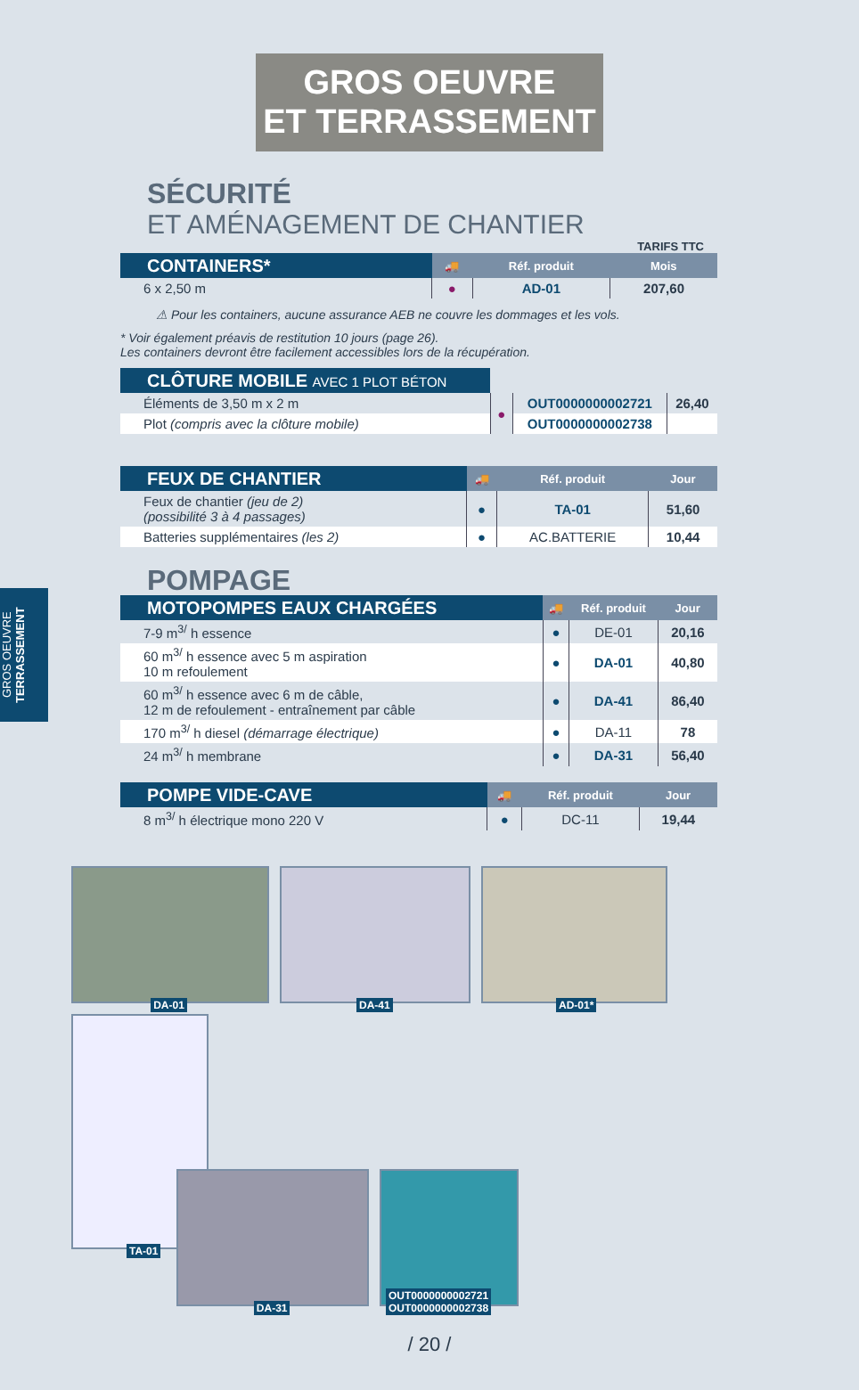GROS OEUVRE
ET TERRASSEMENT
GROS OEUVRE TERRASSEMENT
SÉCURITÉ
ET AMÉNAGEMENT DE CHANTIER
TARIFS TTC
| CONTAINERS* | 🚚 | Réf. produit | Mois |
| --- | --- | --- | --- |
| 6 x 2,50 m | ● | AD-01 | 207,60 |
⚠ Pour les containers, aucune assurance AEB ne couvre les dommages et les vols.
* Voir également préavis de restitution 10 jours (page 26).
Les containers devront être facilement accessibles lors de la récupération.
| CLÔTURE MOBILE AVEC 1 PLOT BÉTON | | | |
| --- | --- | --- | --- |
| Éléments de 3,50 m x 2 m | ● | OUT0000000002721 | 26,40 |
| Plot (compris avec la clôture mobile) | | OUT0000000002738 | |
| FEUX DE CHANTIER | 🚚 | Réf. produit | Jour |
| --- | --- | --- | --- |
| Feux de chantier (jeu de 2) (possibilité 3 à 4 passages) | ● | TA-01 | 51,60 |
| Batteries supplémentaires (les 2) | ● | AC.BATTERIE | 10,44 |
POMPAGE
| MOTOPOMPES EAUX CHARGÉES | 🚚 | Réf. produit | Jour |
| --- | --- | --- | --- |
| 7-9 m<sup>3/</sup> h essence | ● | DE-01 | 20,16 |
| 60 m<sup>3/</sup> h essence avec 5 m aspiration 10 m refoulement | ● | DA-01 | 40,80 |
| 60 m<sup>3/</sup> h essence avec 6 m de câble, 12 m de refoulement - entraînement par câble | ● | DA-41 | 86,40 |
| 170 m<sup>3/</sup> h diesel (démarrage électrique) | ● | DA-11 | 78 |
| 24 m<sup>3/</sup> h membrane | ● | DA-31 | 56,40 |
| POMPE VIDE-CAVE | 🚚 | Réf. produit | Jour |
| --- | --- | --- | --- |
| 8 m<sup>3/</sup> h électrique mono 220 V | ● | DC-11 | 19,44 |
DA-01
DA-41
AD-01*
TA-01
DA-31
OUT0000000002721
OUT0000000002738
/ 20 /